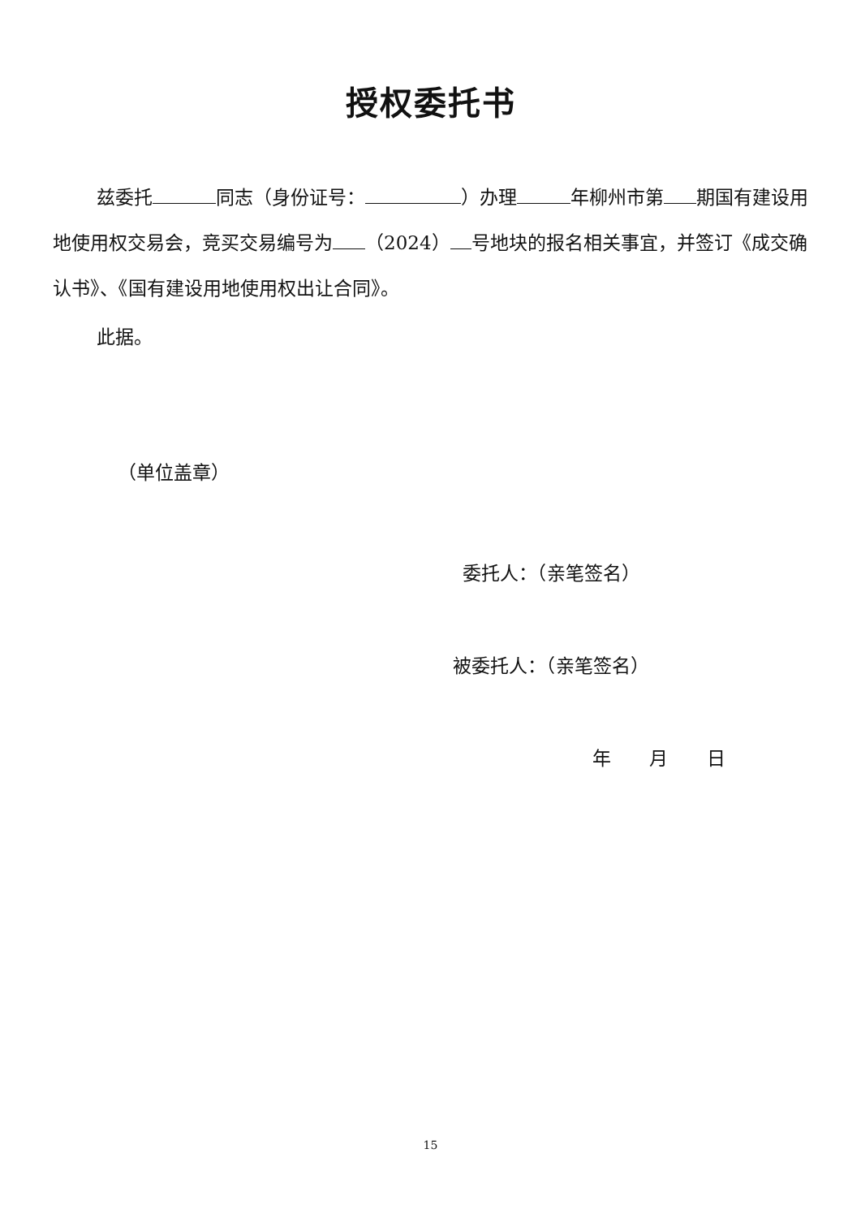授权委托书
兹委托 同志（身份证号： ）办理 年柳州市第 期国有建设用地使用权交易会，竞买交易编号为 （2024） 号地块的报名相关事宜，并签订《成交确认书》、《国有建设用地使用权出让合同》。
此据。
（单位盖章）
委托人：（亲笔签名）
被委托人：（亲笔签名）
年 月 日
15